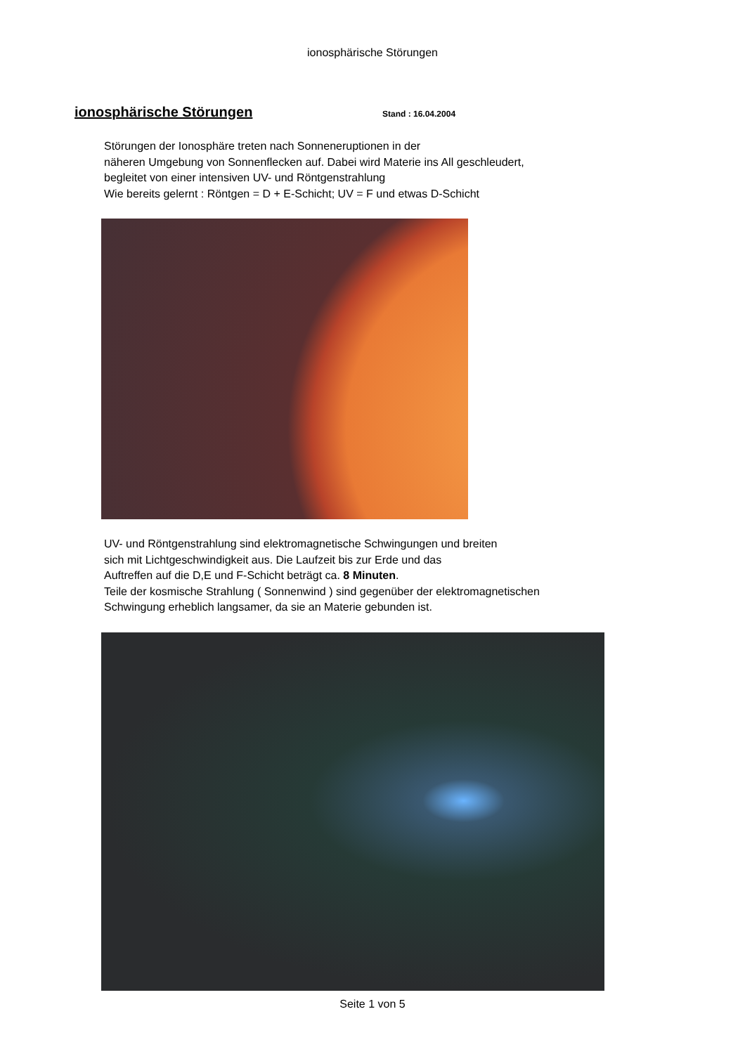ionosphärische Störungen
ionosphärische Störungen
Stand : 16.04.2004
Störungen der Ionosphäre treten nach Sonneneruptionen in der
näheren Umgebung von Sonnenflecken auf. Dabei wird Materie ins All geschleudert,
begleitet von einer intensiven UV- und Röntgenstrahlung
Wie bereits gelernt : Röntgen = D + E-Schicht; UV = F und etwas D-Schicht
UV- und Röntgenstrahlung sind elektromagnetische Schwingungen und breiten
sich mit Lichtgeschwindigkeit aus. Die Laufzeit bis zur Erde und das
Auftreffen auf die D,E und F-Schicht beträgt ca. 8 Minuten.
Teile der kosmische Strahlung ( Sonnenwind ) sind gegenüber der elektromagnetischen
Schwingung erheblich langsamer, da sie an Materie gebunden ist.
Seite 1 von 5